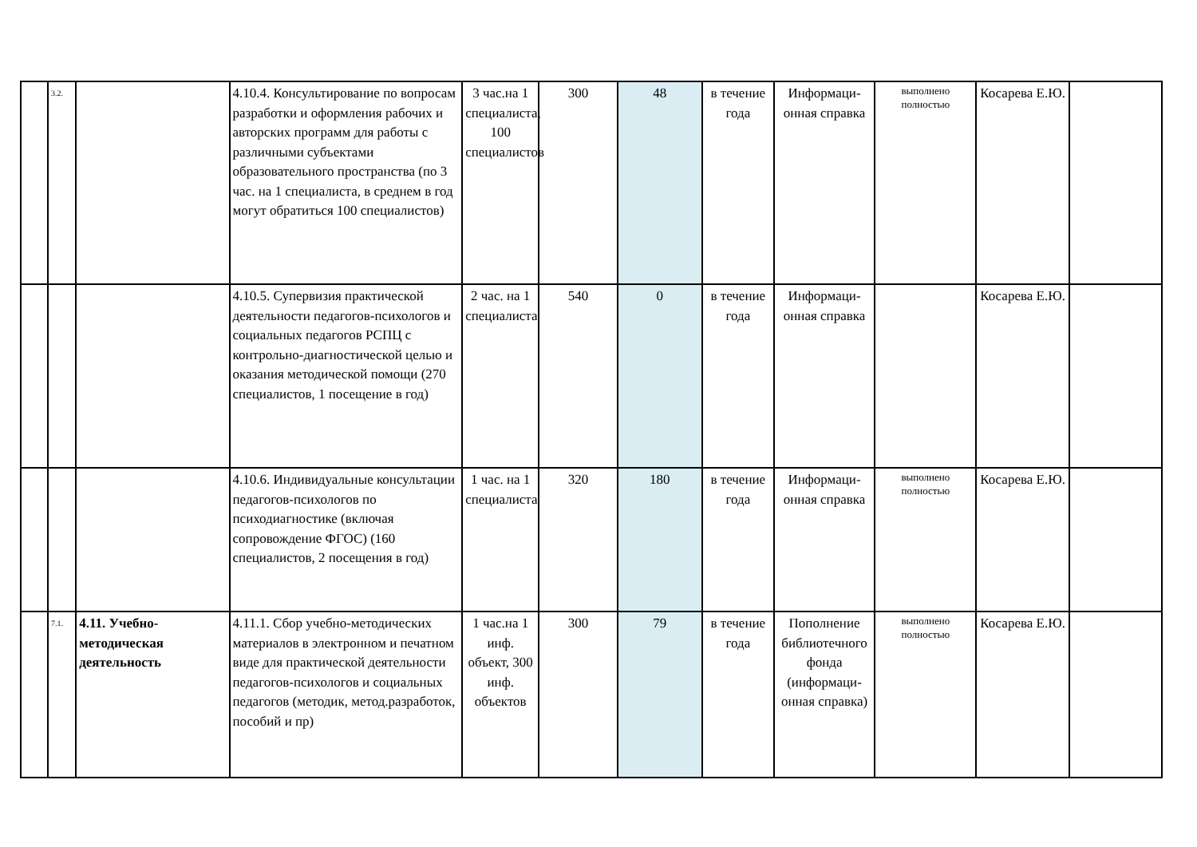| | 3.2. | | 4.10.4. Консультирование по вопросам разработки и оформления рабочих и авторских программ для работы с различными субъектами образовательного пространства (по 3 час. на 1 специалиста, в среднем в год могут обратиться 100 специалистов) | 3 час.на 1 специалиста, 100 специалистов | 300 | 48 | в течение года | Информаци-онная справка | выполнено полностью | Косарева Е.Ю. | |
| | | | 4.10.5. Супервизия практической деятельности педагогов-психологов и социальных педагогов РСПЦ с контрольно-диагностической целью и оказания методической помощи (270 специалистов, 1 посещение в год) | 2 час. на 1 специалиста | 540 | 0 | в течение года | Информаци-онная справка | | Косарева Е.Ю. | |
| | | | 4.10.6. Индивидуальные консультации педагогов-психологов по психодиагностике (включая сопровождение ФГОС) (160 специалистов, 2 посещения в год) | 1 час. на 1 специалиста | 320 | 180 | в течение года | Информаци-онная справка | выполнено полностью | Косарева Е.Ю. | |
| | 7.1. | 4.11. Учебно-методическая деятельность | 4.11.1. Сбор учебно-методических материалов в электронном и печатном виде для практической деятельности педагогов-психологов и социальных педагогов (методик, метод.разработок, пособий и пр) | 1 час.на 1 инф. объект, 300 инф. объектов | 300 | 79 | в течение года | Пополнение библиотечного фонда (информаци-онная справка) | выполнено полностью | Косарева Е.Ю. | |